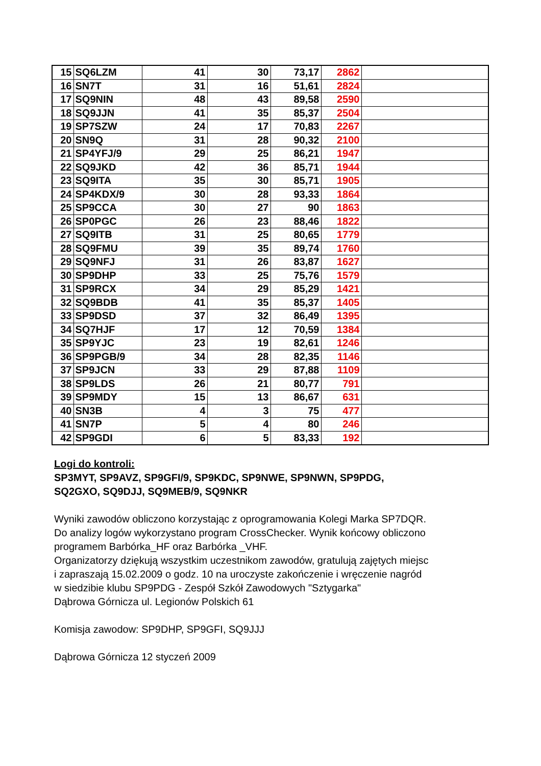| 15 | SQ6LZM | 41 | 30 | 73,17 | 2862 | |
| 16 | SN7T | 31 | 16 | 51,61 | 2824 | |
| 17 | SQ9NIN | 48 | 43 | 89,58 | 2590 | |
| 18 | SQ9JJN | 41 | 35 | 85,37 | 2504 | |
| 19 | SP7SZW | 24 | 17 | 70,83 | 2267 | |
| 20 | SN9Q | 31 | 28 | 90,32 | 2100 | |
| 21 | SP4YFJ/9 | 29 | 25 | 86,21 | 1947 | |
| 22 | SQ9JKD | 42 | 36 | 85,71 | 1944 | |
| 23 | SQ9ITA | 35 | 30 | 85,71 | 1905 | |
| 24 | SP4KDX/9 | 30 | 28 | 93,33 | 1864 | |
| 25 | SP9CCA | 30 | 27 | 90 | 1863 | |
| 26 | SP0PGC | 26 | 23 | 88,46 | 1822 | |
| 27 | SQ9ITB | 31 | 25 | 80,65 | 1779 | |
| 28 | SQ9FMU | 39 | 35 | 89,74 | 1760 | |
| 29 | SQ9NFJ | 31 | 26 | 83,87 | 1627 | |
| 30 | SP9DHP | 33 | 25 | 75,76 | 1579 | |
| 31 | SP9RCX | 34 | 29 | 85,29 | 1421 | |
| 32 | SQ9BDB | 41 | 35 | 85,37 | 1405 | |
| 33 | SP9DSD | 37 | 32 | 86,49 | 1395 | |
| 34 | SQ7HJF | 17 | 12 | 70,59 | 1384 | |
| 35 | SP9YJC | 23 | 19 | 82,61 | 1246 | |
| 36 | SP9PGB/9 | 34 | 28 | 82,35 | 1146 | |
| 37 | SP9JCN | 33 | 29 | 87,88 | 1109 | |
| 38 | SP9LDS | 26 | 21 | 80,77 | 791 | |
| 39 | SP9MDY | 15 | 13 | 86,67 | 631 | |
| 40 | SN3B | 4 | 3 | 75 | 477 | |
| 41 | SN7P | 5 | 4 | 80 | 246 | |
| 42 | SP9GDI | 6 | 5 | 83,33 | 192 | |
Logi do kontroli:
SP3MYT, SP9AVZ, SP9GFI/9, SP9KDC, SP9NWE, SP9NWN, SP9PDG,
SQ2GXO, SQ9DJJ, SQ9MEB/9, SQ9NKR
Wyniki zawodów obliczono korzystając z oprogramowania Kolegi Marka SP7DQR.
Do analizy logów wykorzystano program CrossChecker. Wynik końcowy obliczono
programem Barbórka_HF oraz Barbórka _VHF.
Organizatorzy dziękują wszystkim uczestnikom zawodów, gratulują zajętych miejsc
i zapraszają 15.02.2009 o godz. 10 na uroczyste zakończenie i wręczenie nagród
w siedzibie klubu SP9PDG - Zespół Szkół Zawodowych "Sztygarka"
Dąbrowa Górnicza ul. Legionów Polskich 61
Komisja zawodow: SP9DHP, SP9GFI, SQ9JJJ
Dąbrowa Górnicza 12 styczeń 2009